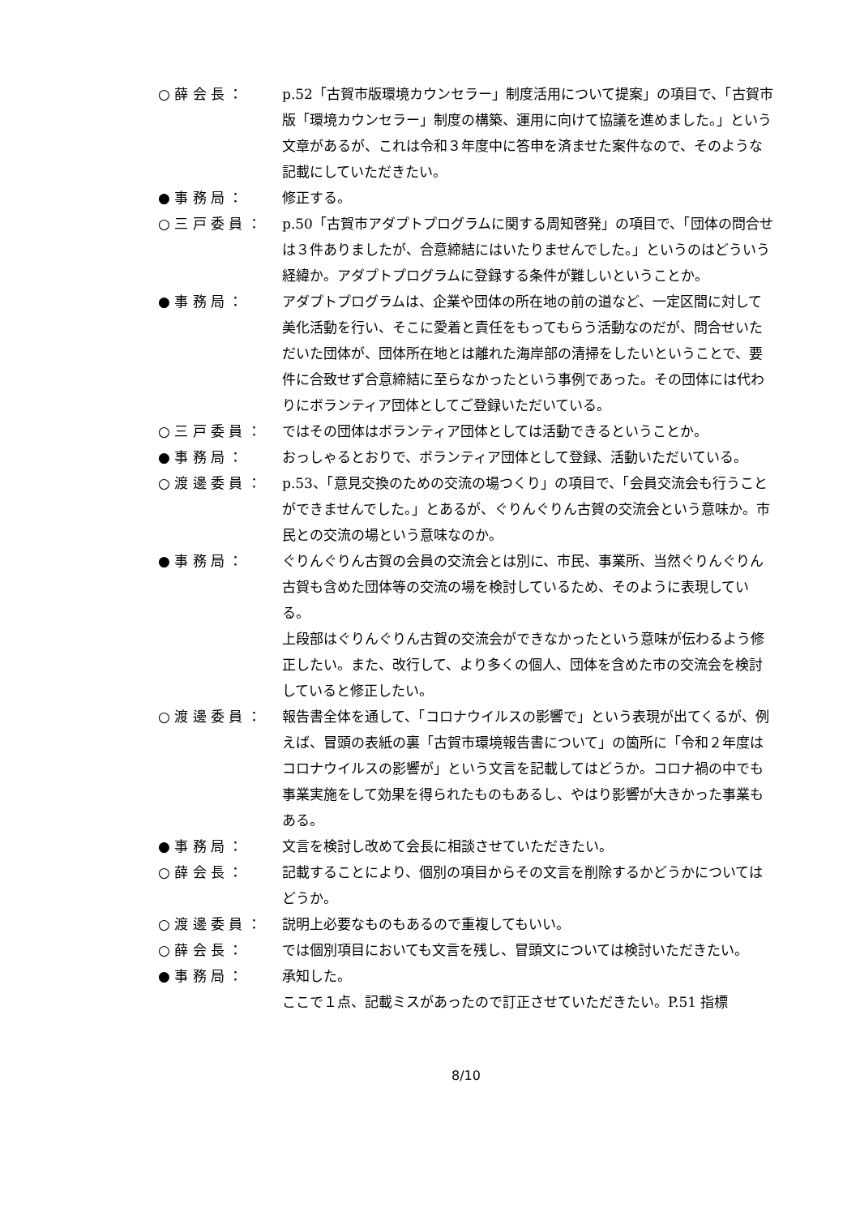○ 薛 会 長 ： p.52「古賀市版環境カウンセラー」制度活用について提案」の項目で、「古賀市版「環境カウンセラー」制度の構築、運用に向けて協議を進めました。」という文章があるが、これは令和３年度中に答申を済ませた案件なので、そのような記載にしていただきたい。
● 事 務 局 ： 修正する。
○ 三 戸 委 員 ： p.50「古賀市アダプトプログラムに関する周知啓発」の項目で、「団体の問合せは３件ありましたが、合意締結にはいたりませんでした。」というのはどういう経緯か。アダプトプログラムに登録する条件が難しいということか。
● 事 務 局 ： アダプトプログラムは、企業や団体の所在地の前の道など、一定区間に対して美化活動を行い、そこに愛着と責任をもってもらう活動なのだが、問合せいただいた団体が、団体所在地とは離れた海岸部の清掃をしたいということで、要件に合致せず合意締結に至らなかったという事例であった。その団体には代わりにボランティア団体としてご登録いただいている。
○ 三 戸 委 員 ： ではその団体はボランティア団体としては活動できるということか。
● 事 務 局 ： おっしゃるとおりで、ボランティア団体として登録、活動いただいている。
○ 渡 邊 委 員 ： p.53、「意見交換のための交流の場つくり」の項目で、「会員交流会も行うことができませんでした。」とあるが、ぐりんぐりん古賀の交流会という意味か。市民との交流の場という意味なのか。
● 事 務 局 ： ぐりんぐりん古賀の会員の交流会とは別に、市民、事業所、当然ぐりんぐりん古賀も含めた団体等の交流の場を検討しているため、そのように表現している。
上段部はぐりんぐりん古賀の交流会ができなかったという意味が伝わるよう修正したい。また、改行して、より多くの個人、団体を含めた市の交流会を検討していると修正したい。
○ 渡 邊 委 員 ： 報告書全体を通して、「コロナウイルスの影響で」という表現が出てくるが、例えば、冒頭の表紙の裏「古賀市環境報告書について」の箇所に「令和２年度はコロナウイルスの影響が」という文言を記載してはどうか。コロナ禍の中でも事業実施をして効果を得られたものもあるし、やはり影響が大きかった事業もある。
● 事 務 局 ： 文言を検討し改めて会長に相談させていただきたい。
○ 薛 会 長 ： 記載することにより、個別の項目からその文言を削除するかどうかについてはどうか。
○ 渡 邊 委 員 ： 説明上必要なものもあるので重複してもいい。
○ 薛 会 長 ： では個別項目においても文言を残し、冒頭文については検討いただきたい。
● 事 務 局 ： 承知した。
ここで１点、記載ミスがあったので訂正させていただきたい。P.51 指標
8/10